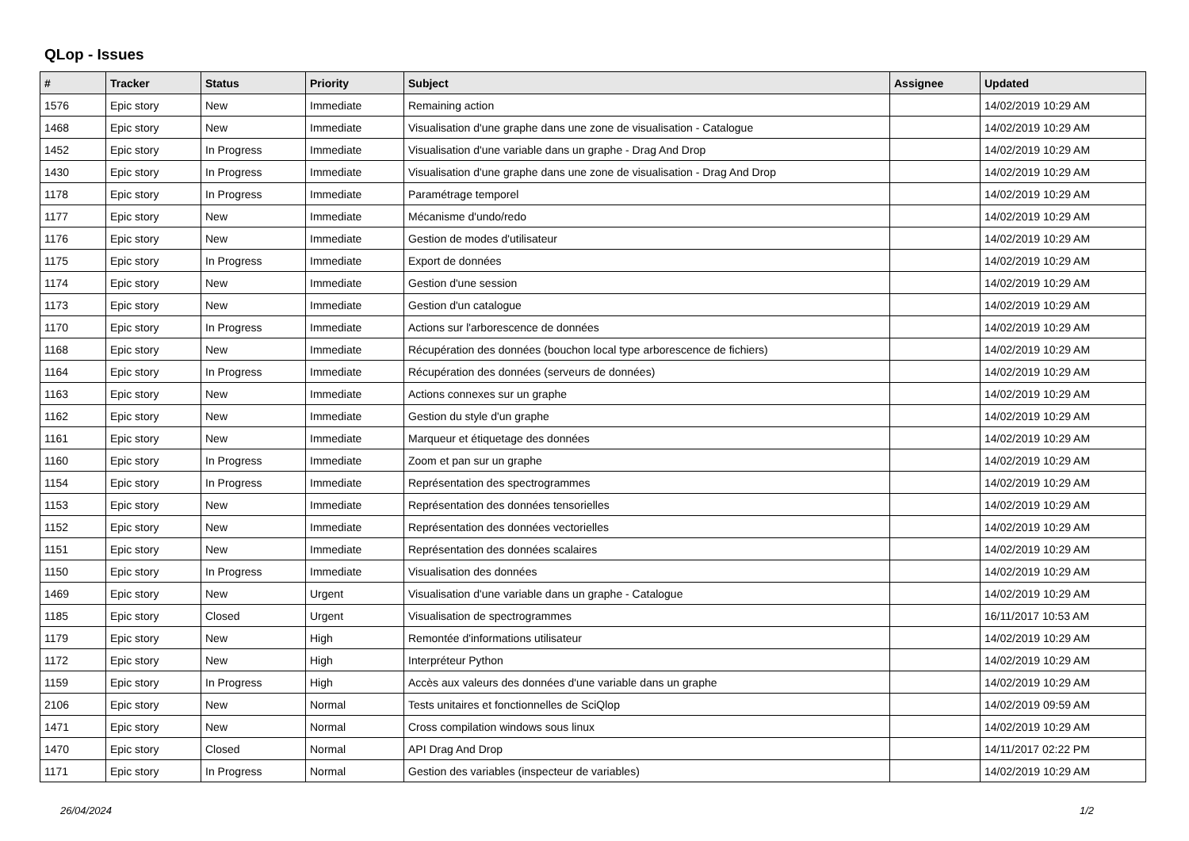QLop - Issues
| # | Tracker | Status | Priority | Subject | Assignee | Updated |
| --- | --- | --- | --- | --- | --- | --- |
| 1576 | Epic story | New | Immediate | Remaining action | | 14/02/2019 10:29 AM |
| 1468 | Epic story | New | Immediate | Visualisation d'une graphe dans une zone de visualisation - Catalogue | | 14/02/2019 10:29 AM |
| 1452 | Epic story | In Progress | Immediate | Visualisation d'une variable dans un graphe - Drag And Drop | | 14/02/2019 10:29 AM |
| 1430 | Epic story | In Progress | Immediate | Visualisation d'une graphe dans une zone de visualisation - Drag And Drop | | 14/02/2019 10:29 AM |
| 1178 | Epic story | In Progress | Immediate | Paramétrage temporel | | 14/02/2019 10:29 AM |
| 1177 | Epic story | New | Immediate | Mécanisme d'undo/redo | | 14/02/2019 10:29 AM |
| 1176 | Epic story | New | Immediate | Gestion de modes d'utilisateur | | 14/02/2019 10:29 AM |
| 1175 | Epic story | In Progress | Immediate | Export de données | | 14/02/2019 10:29 AM |
| 1174 | Epic story | New | Immediate | Gestion d'une session | | 14/02/2019 10:29 AM |
| 1173 | Epic story | New | Immediate | Gestion d'un catalogue | | 14/02/2019 10:29 AM |
| 1170 | Epic story | In Progress | Immediate | Actions sur l'arborescence de données | | 14/02/2019 10:29 AM |
| 1168 | Epic story | New | Immediate | Récupération des données (bouchon local type arborescence de fichiers) | | 14/02/2019 10:29 AM |
| 1164 | Epic story | In Progress | Immediate | Récupération des données (serveurs de données) | | 14/02/2019 10:29 AM |
| 1163 | Epic story | New | Immediate | Actions connexes sur un graphe | | 14/02/2019 10:29 AM |
| 1162 | Epic story | New | Immediate | Gestion du style d'un graphe | | 14/02/2019 10:29 AM |
| 1161 | Epic story | New | Immediate | Marqueur et étiquetage des données | | 14/02/2019 10:29 AM |
| 1160 | Epic story | In Progress | Immediate | Zoom et pan sur un graphe | | 14/02/2019 10:29 AM |
| 1154 | Epic story | In Progress | Immediate | Représentation des spectrogrammes | | 14/02/2019 10:29 AM |
| 1153 | Epic story | New | Immediate | Représentation des données tensorielles | | 14/02/2019 10:29 AM |
| 1152 | Epic story | New | Immediate | Représentation des données vectorielles | | 14/02/2019 10:29 AM |
| 1151 | Epic story | New | Immediate | Représentation des données scalaires | | 14/02/2019 10:29 AM |
| 1150 | Epic story | In Progress | Immediate | Visualisation des données | | 14/02/2019 10:29 AM |
| 1469 | Epic story | New | Urgent | Visualisation d'une variable dans un graphe - Catalogue | | 14/02/2019 10:29 AM |
| 1185 | Epic story | Closed | Urgent | Visualisation de spectrogrammes | | 16/11/2017 10:53 AM |
| 1179 | Epic story | New | High | Remontée d'informations utilisateur | | 14/02/2019 10:29 AM |
| 1172 | Epic story | New | High | Interpréteur Python | | 14/02/2019 10:29 AM |
| 1159 | Epic story | In Progress | High | Accès aux valeurs des données d'une variable dans un graphe | | 14/02/2019 10:29 AM |
| 2106 | Epic story | New | Normal | Tests unitaires et fonctionnelles de SciQlop | | 14/02/2019 09:59 AM |
| 1471 | Epic story | New | Normal | Cross compilation windows sous linux | | 14/02/2019 10:29 AM |
| 1470 | Epic story | Closed | Normal | API Drag And Drop | | 14/11/2017 02:22 PM |
| 1171 | Epic story | In Progress | Normal | Gestion des variables (inspecteur de variables) | | 14/02/2019 10:29 AM |
26/04/2024 1/2